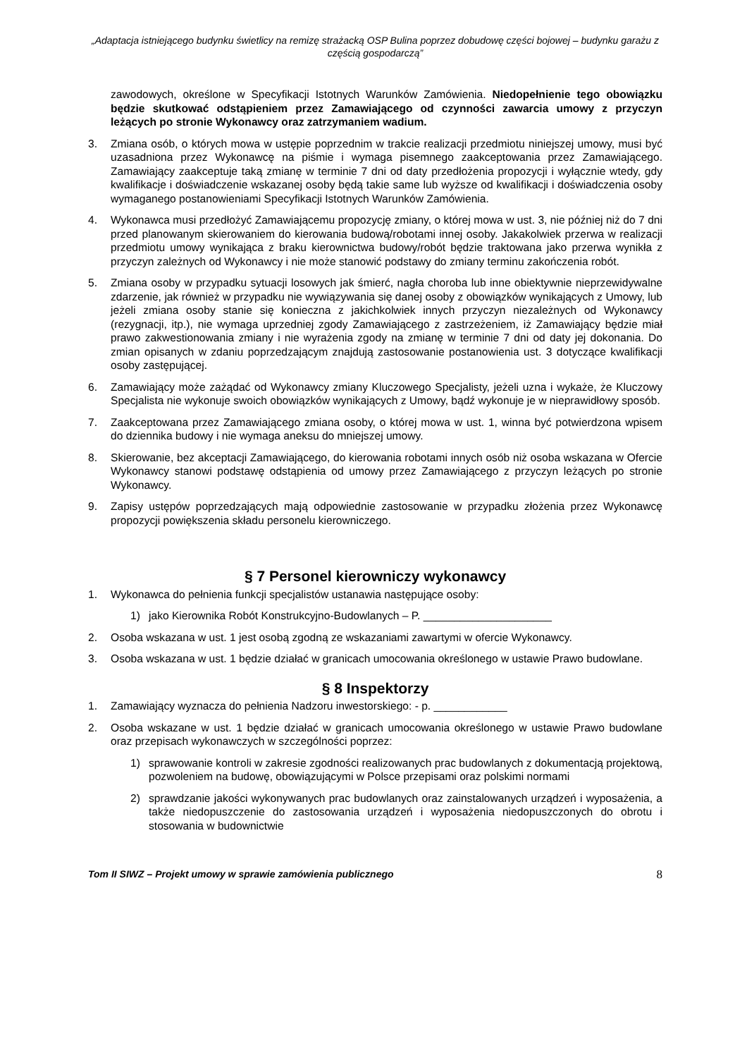„Adaptacja istniejącego budynku świetlicy na remizę strażacką OSP Bulina poprzez dobudowę części bojowej – budynku garażu z częścią gospodarczą”
zawodowych, określone w Specyfikacji Istotnych Warunków Zamówienia. Niedopełnienie tego obowiązku będzie skutkować odstąpieniem przez Zamawiającego od czynności zawarcia umowy z przyczyn leżących po stronie Wykonawcy oraz zatrzymaniem wadium.
3. Zmiana osób, o których mowa w ustępie poprzednim w trakcie realizacji przedmiotu niniejszej umowy, musi być uzasadniona przez Wykonawcę na piśmie i wymaga pisemnego zaakceptowania przez Zamawiającego. Zamawiający zaakceptuje taką zmianę w terminie 7 dni od daty przedłożenia propozycji i wyłącznie wtedy, gdy kwalifikacje i doświadczenie wskazanej osoby będą takie same lub wyższe od kwalifikacji i doświadczenia osoby wymaganego postanowieniami Specyfikacji Istotnych Warunków Zamówienia.
4. Wykonawca musi przedłożyć Zamawiającemu propozycję zmiany, o której mowa w ust. 3, nie później niż do 7 dni przed planowanym skierowaniem do kierowania budową/robotami innej osoby. Jakakolwiek przerwa w realizacji przedmiotu umowy wynikająca z braku kierownictwa budowy/robót będzie traktowana jako przerwa wynikła z przyczyn zależnych od Wykonawcy i nie może stanowić podstawy do zmiany terminu zakończenia robót.
5. Zmiana osoby w przypadku sytuacji losowych jak śmierć, nagła choroba lub inne obiektywnie nieprzewidywalne zdarzenie, jak również w przypadku nie wywiązywania się danej osoby z obowiązków wynikających z Umowy, lub jeżeli zmiana osoby stanie się konieczna z jakichkolwiek innych przyczyn niezależnych od Wykonawcy (rezygnacji, itp.), nie wymaga uprzedniej zgody Zamawiającego z zastrzeżeniem, iż Zamawiający będzie miał prawo zakwestionowania zmiany i nie wyrażenia zgody na zmianę w terminie 7 dni od daty jej dokonania. Do zmian opisanych w zdaniu poprzedzającym znajdują zastosowanie postanowienia ust. 3 dotyczące kwalifikacji osoby zastępującej.
6. Zamawiający może zażądać od Wykonawcy zmiany Kluczowego Specjalisty, jeżeli uzna i wykaże, że Kluczowy Specjalista nie wykonuje swoich obowiązków wynikających z Umowy, bądź wykonuje je w nieprawidłowy sposób.
7. Zaakceptowana przez Zamawiającego zmiana osoby, o której mowa w ust. 1, winna być potwierdzona wpisem do dziennika budowy i nie wymaga aneksu do mniejszej umowy.
8. Skierowanie, bez akceptacji Zamawiającego, do kierowania robotami innych osób niż osoba wskazana w Ofercie Wykonawcy stanowi podstawę odstąpienia od umowy przez Zamawiającego z przyczyn leżących po stronie Wykonawcy.
9. Zapisy ustępów poprzedzających mają odpowiednie zastosowanie w przypadku złożenia przez Wykonawcę propozycji powiększenia składu personelu kierowniczego.
§ 7 Personel kierowniczy wykonawcy
1. Wykonawca do pełnienia funkcji specjalistów ustanawia następujące osoby:
1) jako Kierownika Robót Konstrukcyjno-Budowlanych – P. _____________________
2. Osoba wskazana w ust. 1 jest osobą zgodną ze wskazaniami zawartymi w ofercie Wykonawcy.
3. Osoba wskazana w ust. 1 będzie działać w granicach umocowania określonego w ustawie Prawo budowlane.
§ 8 Inspektorzy
1. Zamawiający wyznacza do pełnienia Nadzoru inwestorskiego: - p. ____________
2. Osoba wskazane w ust. 1 będzie działać w granicach umocowania określonego w ustawie Prawo budowlane oraz przepisach wykonawczych w szczególności poprzez:
1) sprawowanie kontroli w zakresie zgodności realizowanych prac budowlanych z dokumentacją projektową, pozwoleniem na budowę, obowiązującymi w Polsce przepisami oraz polskimi normami
2) sprawdzanie jakości wykonywanych prac budowlanych oraz zainstalowanych urządzeń i wyposażenia, a także niedopuszczenie do zastosowania urządzeń i wyposażenia niedopuszczonych do obrotu i stosowania w budownictwie
Tom II SIWZ – Projekt umowy w sprawie zamówienia publicznego 8